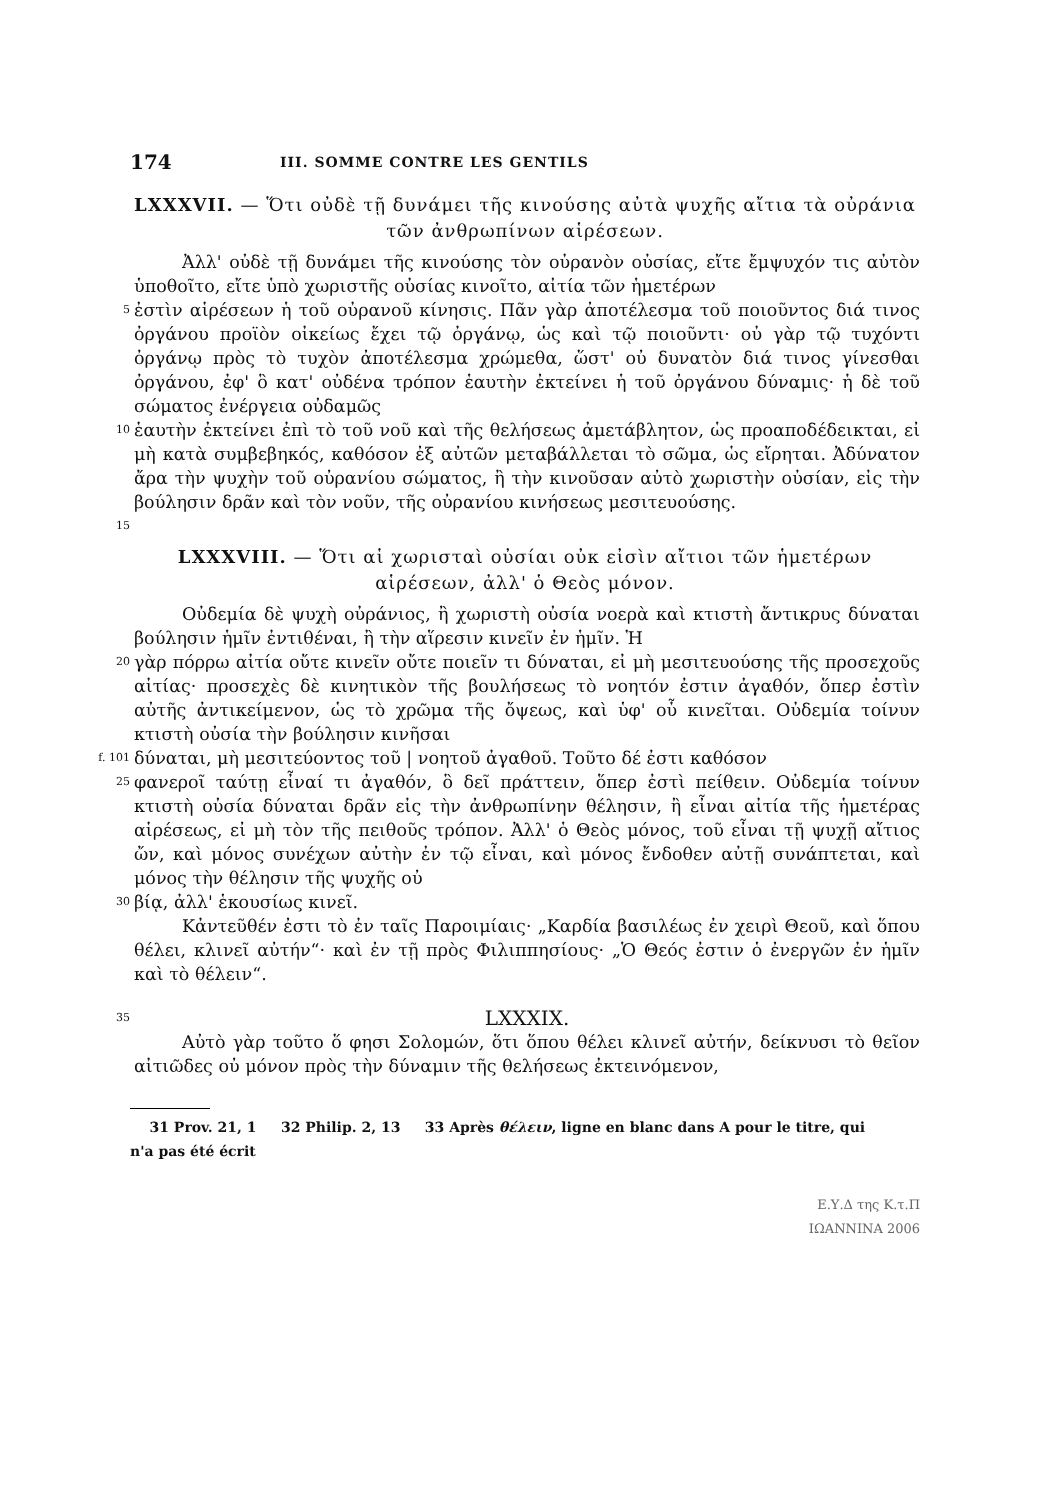174 III. SOMME CONTRE LES GENTILS
LXXXVII. — Ὅτι οὐδὲ τῇ δυνάμει τῆς κινούσης αὐτὰ ψυχῆς αἴτια τὰ οὐράνια τῶν ἀνθρωπίνων αἱρέσεων.
Ἀλλ' οὐδὲ τῇ δυνάμει τῆς κινούσης τὸν οὐρανὸν οὐσίας, εἴτε ἔμψυχόν τις αὐτὸν ὑποθοῖτο, εἴτε ὑπὸ χωριστῆς οὐσίας κινοῖτο, αἰτία τῶν ἡμετέρων
5
ἐστὶν αἱρέσεων ἡ τοῦ οὐρανοῦ κίνησις. Πᾶν γὰρ ἀποτέλεσμα τοῦ ποιοῦντος διά τινος ὀργάνου προϊὸν οἰκείως ἔχει τῷ ὀργάνῳ, ὡς καὶ τῷ ποιοῦντι· οὐ γὰρ τῷ τυχόντι ὀργάνῳ πρὸς τὸ τυχὸν ἀποτέλεσμα χρώμεθα, ὥστ' οὐ δυνατὸν διά τινος γίνεσθαι ὀργάνου, ἐφ' ὃ κατ' οὐδένα τρόπον ἑαυτὴν ἐκτείνει ἡ τοῦ ὀργάνου δύναμις· ἡ δὲ τοῦ σώματος ἐνέργεια οὐδαμῶς
10
ἑαυτὴν ἐκτείνει ἐπὶ τὸ τοῦ νοῦ καὶ τῆς θελήσεως ἀμετάβλητον, ὡς προαποδέδεικται, εἰ μὴ κατὰ συμβεβηκός, καθόσον ἐξ αὐτῶν μεταβάλλεται τὸ σῶμα, ὡς εἴρηται. Ἀδύνατον ἄρα τὴν ψυχὴν τοῦ οὐρανίου σώματος, ἢ τὴν κινοῦσαν αὐτὸ χωριστὴν οὐσίαν, εἰς τὴν βούλησιν δρᾶν καὶ τὸν νοῦν, τῆς οὐρανίου κινήσεως μεσιτευούσης.
15
LXXXVIII. — Ὅτι αἱ χωρισταὶ οὐσίαι οὐκ εἰσὶν αἴτιοι τῶν ἡμετέρων αἱρέσεων, ἀλλ' ὁ Θεὸς μόνον.
Οὐδεμία δὲ ψυχὴ οὐράνιος, ἢ χωριστὴ οὐσία νοερὰ καὶ κτιστὴ ἄντικρυς δύναται βούλησιν ἡμῖν ἐντιθέναι, ἢ τὴν αἵρεσιν κινεῖν ἐν ἡμῖν. Ἡ
20
γὰρ πόρρω αἰτία οὔτε κινεῖν οὔτε ποιεῖν τι δύναται, εἰ μὴ μεσιτευούσης τῆς προσεχοῦς αἰτίας· προσεχὲς δὲ κινητικὸν τῆς βουλήσεως τὸ νοητόν ἐστιν ἀγαθόν, ὅπερ ἐστὶν αὐτῆς ἀντικείμενον, ὡς τὸ χρῶμα τῆς ὄψεως, καὶ ὑφ' οὗ κινεῖται. Οὐδεμία τοίνυν κτιστὴ οὐσία τὴν βούλησιν κινῆσαι
f. 101
δύναται, μὴ μεσιτεύοντος τοῦ | νοητοῦ ἀγαθοῦ. Τοῦτο δέ ἐστι καθόσον
25
φανεροῖ ταύτῃ εἶναί τι ἀγαθόν, ὃ δεῖ πράττειν, ὅπερ ἐστὶ πείθειν. Οὐδεμία τοίνυν κτιστὴ οὐσία δύναται δρᾶν εἰς τὴν ἀνθρωπίνην θέλησιν, ἢ εἶναι αἰτία τῆς ἡμετέρας αἱρέσεως, εἰ μὴ τὸν τῆς πειθοῦς τρόπον. Ἀλλ' ὁ Θεὸς μόνος, τοῦ εἶναι τῇ ψυχῇ αἴτιος ὤν, καὶ μόνος συνέχων αὐτὴν ἐν τῷ εἶναι, καὶ μόνος ἔνδοθεν αὐτῇ συνάπτεται, καὶ μόνος τὴν θέλησιν τῆς ψυχῆς οὐ
30
βίᾳ, ἀλλ' ἑκουσίως κινεῖ.
Κἀντεῦθέν ἐστι τὸ ἐν ταῖς Παροιμίαις· „Καρδία βασιλέως ἐν χειρὶ Θεοῦ, καὶ ὅπου θέλει, κλινεῖ αὐτήν“· καὶ ἐν τῇ πρὸς Φιλιππησίους· „Ὁ Θεός ἐστιν ὁ ἐνεργῶν ἐν ἡμῖν καὶ τὸ θέλειν“.
35
LXXXIX.
Αὐτὸ γὰρ τοῦτο ὅ φησι Σολομών, ὅτι ὅπου θέλει κλινεῖ αὐτήν, δείκνυσι τὸ θεῖον αἰτιῶδες οὐ μόνον πρὸς τὴν δύναμιν τῆς θελήσεως ἐκτεινόμενον,
31 Prov. 21, 1 32 Philip. 2, 13 33 Après θέλειν, ligne en blanc dans A pour le titre, qui n'a pas été écrit
Ε.Υ.Δ της Κ.τ.Π
ΙΩΑΝΝΙΝΑ 2006